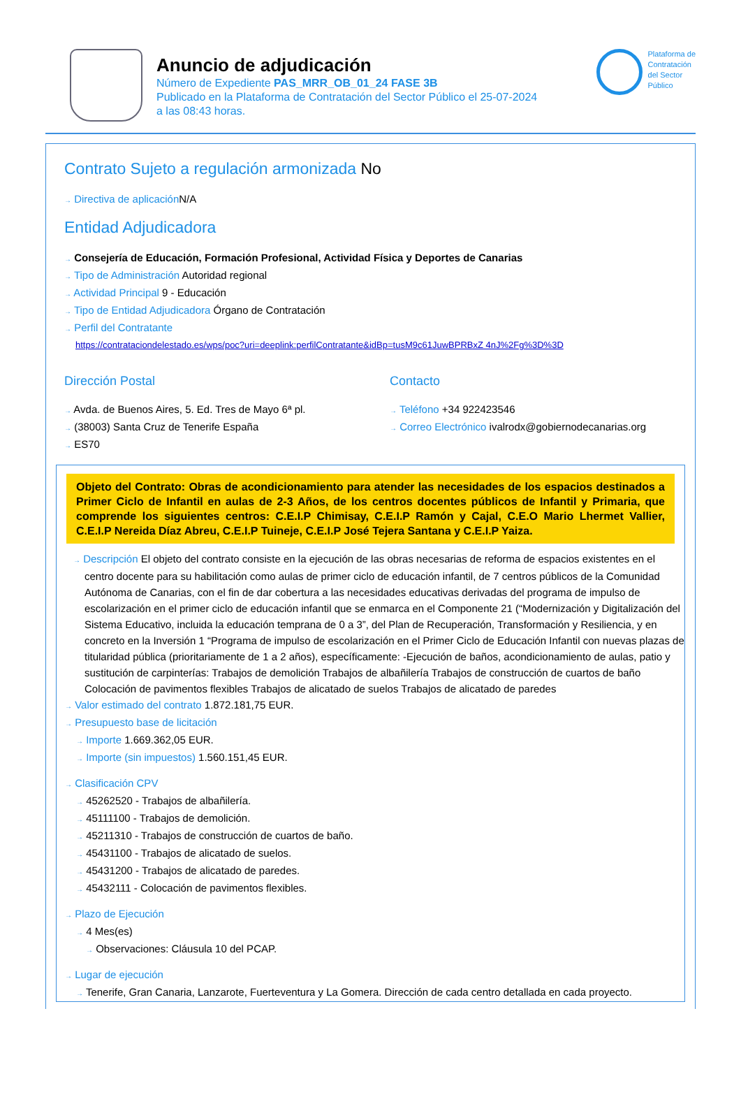Anuncio de adjudicación
Número de Expediente PAS_MRR_OB_01_24 FASE 3B
Publicado en la Plataforma de Contratación del Sector Público el 25-07-2024
a las 08:43 horas.
Plataforma de
Contratación
del Sector
Público
Contrato Sujeto a regulación armonizada No
→ Directiva de aplicación N/A
Entidad Adjudicadora
→ Consejería de Educación, Formación Profesional, Actividad Física y Deportes de Canarias
→ Tipo de Administración Autoridad regional
→ Actividad Principal 9 - Educación
→ Tipo de Entidad Adjudicadora Órgano de Contratación
→ Perfil del Contratante
https://contrataciondelestado.es/wps/poc?uri=deeplink:perfilContratante&idBp=tusM9c61JuwBPRBxZ 4nJ%2Fg%3D%3D
Dirección Postal
→ Avda. de Buenos Aires, 5. Ed. Tres de Mayo 6ª pl.
→ (38003) Santa Cruz de Tenerife España
→ ES70
Contacto
→ Teléfono +34 922423546
→ Correo Electrónico ivalrodx@gobiernodecanarias.org
Objeto del Contrato: Obras de acondicionamiento para atender las necesidades de los espacios destinados a Primer Ciclo de Infantil en aulas de 2-3 Años, de los centros docentes públicos de Infantil y Primaria, que comprende los siguientes centros: C.E.I.P Chimisay, C.E.I.P Ramón y Cajal, C.E.O Mario Lhermet Vallier, C.E.I.P Nereida Díaz Abreu, C.E.I.P Tuineje, C.E.I.P José Tejera Santana y C.E.I.P Yaiza.
→ Descripción El objeto del contrato consiste en la ejecución de las obras necesarias de reforma de espacios existentes en el centro docente para su habilitación como aulas de primer ciclo de educación infantil, de 7 centros públicos de la Comunidad Autónoma de Canarias, con el fin de dar cobertura a las necesidades educativas derivadas del programa de impulso de escolarización en el primer ciclo de educación infantil que se enmarca en el Componente 21 (“Modernización y Digitalización del Sistema Educativo, incluida la educación temprana de 0 a 3”, del Plan de Recuperación, Transformación y Resiliencia, y en concreto en la Inversión 1 “Programa de impulso de escolarización en el Primer Ciclo de Educación Infantil con nuevas plazas de titularidad pública (prioritariamente de 1 a 2 años), específicamente: -Ejecución de baños, acondicionamiento de aulas, patio y sustitución de carpinterías: Trabajos de demolición Trabajos de albañilería Trabajos de construcción de cuartos de baño Colocación de pavimentos flexibles Trabajos de alicatado de suelos Trabajos de alicatado de paredes
→ Valor estimado del contrato 1.872.181,75 EUR.
→ Presupuesto base de licitación
→ Importe 1.669.362,05 EUR.
→ Importe (sin impuestos) 1.560.151,45 EUR.
→ Clasificación CPV
→ 45262520 - Trabajos de albañilería.
→ 45111100 - Trabajos de demolición.
→ 45211310 - Trabajos de construcción de cuartos de baño.
→ 45431100 - Trabajos de alicatado de suelos.
→ 45431200 - Trabajos de alicatado de paredes.
→ 45432111 - Colocación de pavimentos flexibles.
→ Plazo de Ejecución
→ 4 Mes(es)
→ Observaciones: Cláusula 10 del PCAP.
→ Lugar de ejecución
→ Tenerife, Gran Canaria, Lanzarote, Fuerteventura y La Gomera. Dirección de cada centro detallada en cada proyecto.